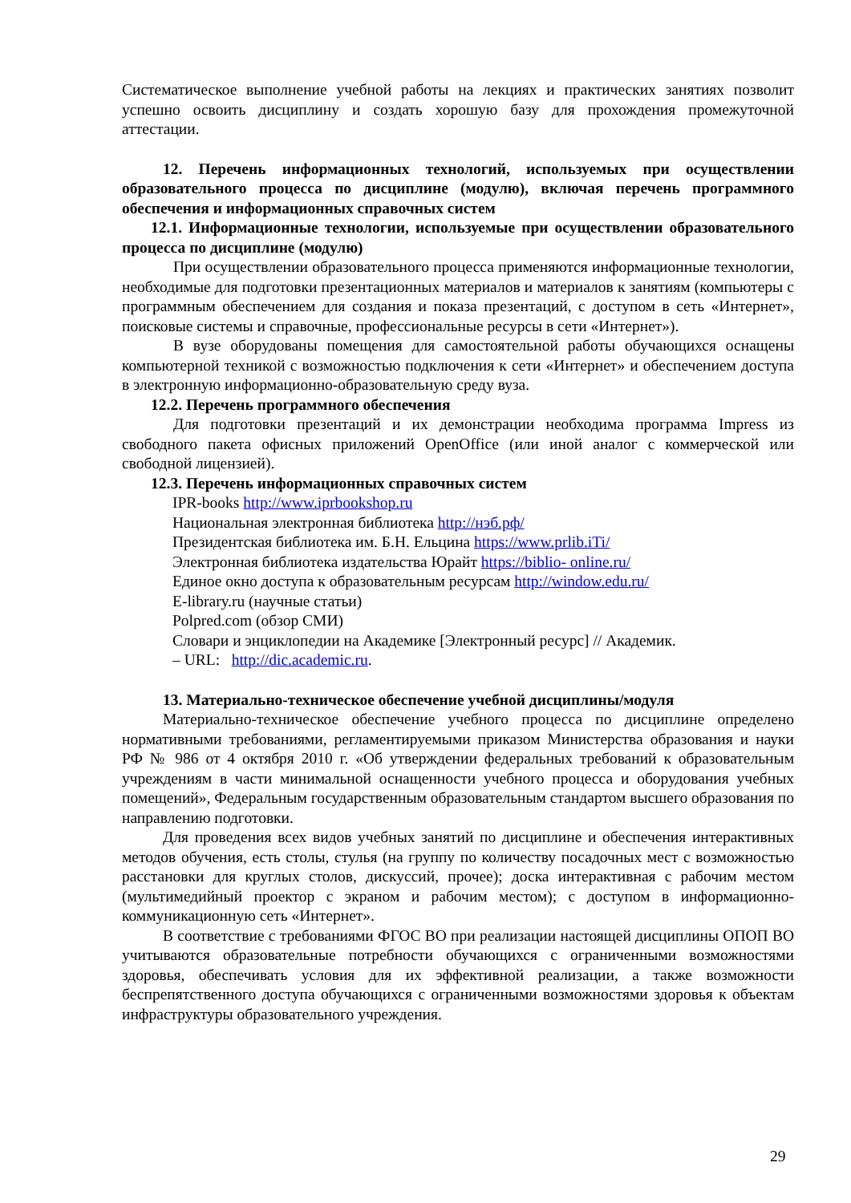Систематическое выполнение учебной работы на лекциях и практических занятиях позволит успешно освоить дисциплину и создать хорошую базу для прохождения промежуточной аттестации.
12. Перечень информационных технологий, используемых при осуществлении образовательного процесса по дисциплине (модулю), включая перечень программного обеспечения и информационных справочных систем
12.1. Информационные технологии, используемые при осуществлении образовательного процесса по дисциплине (модулю)
При осуществлении образовательного процесса применяются информационные технологии, необходимые для подготовки презентационных материалов и материалов к занятиям (компьютеры с программным обеспечением для создания и показа презентаций, с доступом в сеть «Интернет», поисковые системы и справочные, профессиональные ресурсы в сети «Интернет»).
В вузе оборудованы помещения для самостоятельной работы обучающихся оснащены компьютерной техникой с возможностью подключения к сети «Интернет» и обеспечением доступа в электронную информационно-образовательную среду вуза.
12.2. Перечень программного обеспечения
Для подготовки презентаций и их демонстрации необходима программа Impress из свободного пакета офисных приложений OpenOffice (или иной аналог с коммерческой или свободной лицензией).
12.3. Перечень информационных справочных систем
IPR-books http://www.iprbookshop.ru
Национальная электронная библиотека http://нэб.рф/
Президентская библиотека им. Б.Н. Ельцина https://www.prlib.iTi/
Электронная библиотека издательства Юрайт https://biblio- online.ru/
Единое окно доступа к образовательным ресурсам http://window.edu.ru/
E-library.ru (научные статьи)
Polpred.com (обзор СМИ)
Словари и энциклопедии на Академике [Электронный ресурс] // Академик.
– URL: http://dic.academic.ru.
13. Материально-техническое обеспечение учебной дисциплины/модуля
Материально-техническое обеспечение учебного процесса по дисциплине определено нормативными требованиями, регламентируемыми приказом Министерства образования и науки РФ № 986 от 4 октября 2010 г. «Об утверждении федеральных требований к образовательным учреждениям в части минимальной оснащенности учебного процесса и оборудования учебных помещений», Федеральным государственным образовательным стандартом высшего образования по направлению подготовки.
Для проведения всех видов учебных занятий по дисциплине и обеспечения интерактивных методов обучения, есть столы, стулья (на группу по количеству посадочных мест с возможностью расстановки для круглых столов, дискуссий, прочее); доска интерактивная с рабочим местом (мультимедийный проектор с экраном и рабочим местом); с доступом в информационно-коммуникационную сеть «Интернет».
В соответствие с требованиями ФГОС ВО при реализации настоящей дисциплины ОПОП ВО учитываются образовательные потребности обучающихся с ограниченными возможностями здоровья, обеспечивать условия для их эффективной реализации, а также возможности беспрепятственного доступа обучающихся с ограниченными возможностями здоровья к объектам инфраструктуры образовательного учреждения.
29